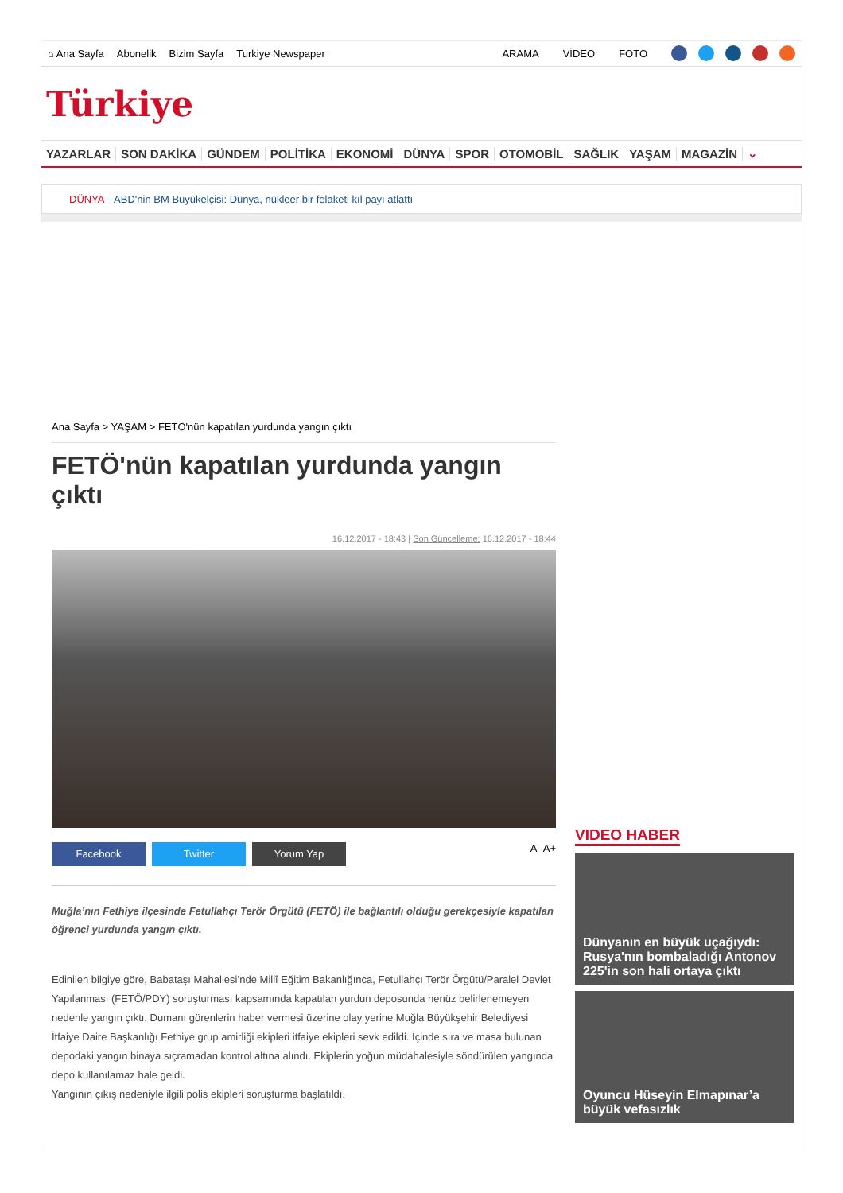⌂ Ana Sayfa Abonelik Bizim Sayfa Turkiye Newspaper ARAMA VİDEO FOTO
Türkiye
YAZARLAR SON DAKİKA GÜNDEM POLİTİKA EKONOMİ DÜNYA SPOR OTOMOBİL SAĞLIK YAŞAM MAGAZİN ⌄
DÜNYA - ABD'nin BM Büyükelçisi: Dünya, nükleer bir felaketi kıl payı atlattı
Ana Sayfa > YAŞAM > FETÖ'nün kapatılan yurdunda yangın çıktı
FETÖ'nün kapatılan yurdunda yangın çıktı
16.12.2017 - 18:43 | Son Güncelleme: 16.12.2017 - 18:44
Facebook Twitter Yorum Yap
A- A+
Muğla’nın Fethiye ilçesinde Fetullahçı Terör Örgütü (FETÖ) ile bağlantılı olduğu gerekçesiyle kapatılan öğrenci yurdunda yangın çıktı.
Edinilen bilgiye göre, Babataşı Mahallesi’nde Millî Eğitim Bakanlığınca, Fetullahçı Terör Örgütü/Paralel Devlet Yapılanması (FETÖ/PDY) soruşturması kapsamında kapatılan yurdun deposunda henüz belirlenemeyen nedenle yangın çıktı. Dumanı görenlerin haber vermesi üzerine olay yerine Muğla Büyükşehir Belediyesi İtfaiye Daire Başkanlığı Fethiye grup amirliği ekipleri itfaiye ekipleri sevk edildi. İçinde sıra ve masa bulunan depodaki yangın binaya sıçramadan kontrol altına alındı. Ekiplerin yoğun müdahalesiyle söndürülen yangında depo kullanılamaz hale geldi.
Yangının çıkış nedeniyle ilgili polis ekipleri soruşturma başlatıldı.
VIDEO HABER
Dünyanın en büyük uçağıydı: Rusya'nın bombaladığı Antonov 225'in son hali ortaya çıktı
Oyuncu Hüseyin Elmapınar’a büyük vefasızlık